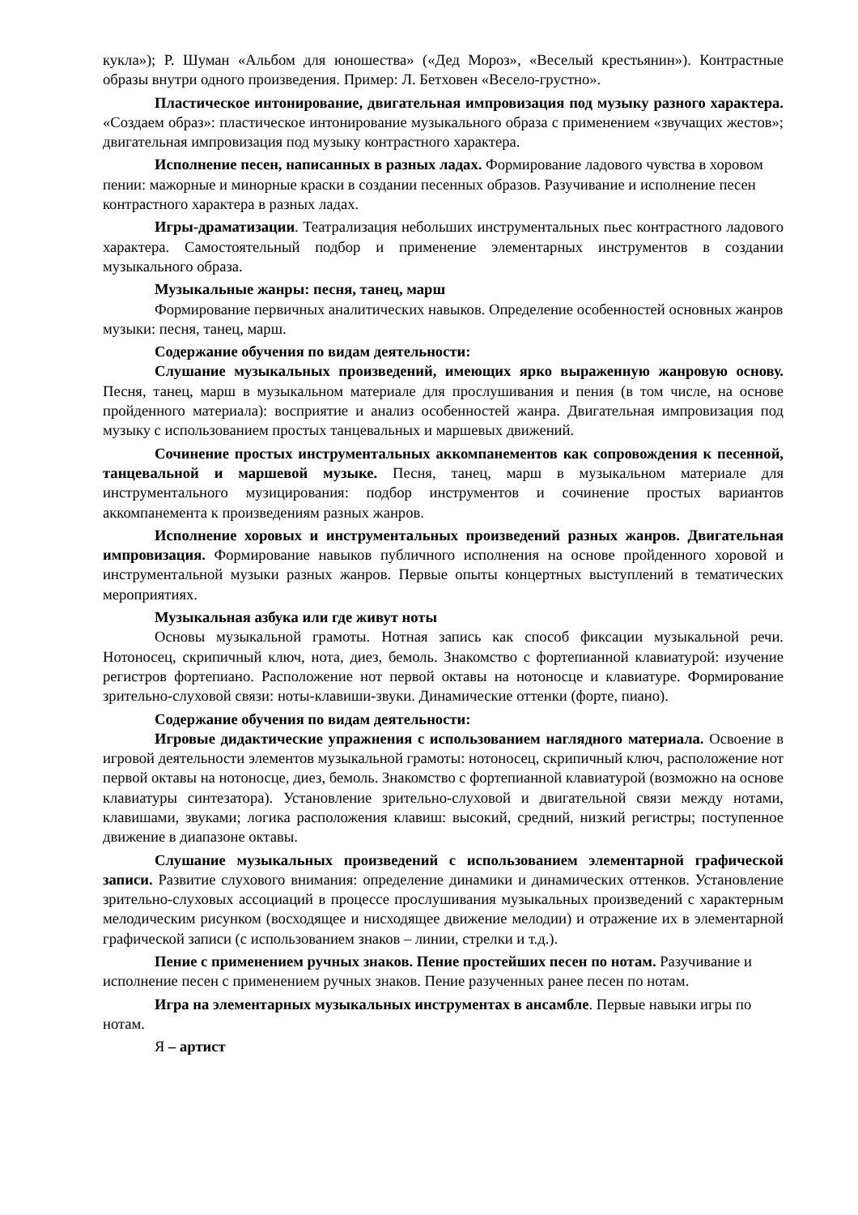кукла»); Р. Шуман «Альбом для юношества» («Дед Мороз», «Веселый крестьянин»). Контрастные образы внутри одного произведения. Пример: Л. Бетховен «Весело-грустно».
Пластическое интонирование, двигательная импровизация под музыку разного характера. «Создаем образ»: пластическое интонирование музыкального образа с применением «звучащих жестов»; двигательная импровизация под музыку контрастного характера.
Исполнение песен, написанных в разных ладах. Формирование ладового чувства в хоровом пении: мажорные и минорные краски в создании песенных образов. Разучивание и исполнение песен контрастного характера в разных ладах.
Игры-драматизации. Театрализация небольших инструментальных пьес контрастного ладового характера. Самостоятельный подбор и применение элементарных инструментов в создании музыкального образа.
Музыкальные жанры: песня, танец, марш
Формирование первичных аналитических навыков. Определение особенностей основных жанров музыки: песня, танец, марш.
Содержание обучения по видам деятельности:
Слушание музыкальных произведений, имеющих ярко выраженную жанровую основу. Песня, танец, марш в музыкальном материале для прослушивания и пения (в том числе, на основе пройденного материала): восприятие и анализ особенностей жанра. Двигательная импровизация под музыку с использованием простых танцевальных и маршевых движений.
Сочинение простых инструментальных аккомпанементов как сопровождения к песенной, танцевальной и маршевой музыке. Песня, танец, марш в музыкальном материале для инструментального музицирования: подбор инструментов и сочинение простых вариантов аккомпанемента к произведениям разных жанров.
Исполнение хоровых и инструментальных произведений разных жанров. Двигательная импровизация. Формирование навыков публичного исполнения на основе пройденного хоровой и инструментальной музыки разных жанров. Первые опыты концертных выступлений в тематических мероприятиях.
Музыкальная азбука или где живут ноты
Основы музыкальной грамоты. Нотная запись как способ фиксации музыкальной речи. Нотоносец, скрипичный ключ, нота, диез, бемоль. Знакомство с фортепианной клавиатурой: изучение регистров фортепиано. Расположение нот первой октавы на нотоносце и клавиатуре. Формирование зрительно-слуховой связи: ноты-клавиши-звуки. Динамические оттенки (форте, пиано).
Содержание обучения по видам деятельности:
Игровые дидактические упражнения с использованием наглядного материала. Освоение в игровой деятельности элементов музыкальной грамоты: нотоносец, скрипичный ключ, расположение нот первой октавы на нотоносце, диез, бемоль. Знакомство с фортепианной клавиатурой (возможно на основе клавиатуры синтезатора). Установление зрительно-слуховой и двигательной связи между нотами, клавишами, звуками; логика расположения клавиш: высокий, средний, низкий регистры; поступенное движение в диапазоне октавы.
Слушание музыкальных произведений с использованием элементарной графической записи. Развитие слухового внимания: определение динамики и динамических оттенков. Установление зрительно-слуховых ассоциаций в процессе прослушивания музыкальных произведений с характерным мелодическим рисунком (восходящее и нисходящее движение мелодии) и отражение их в элементарной графической записи (с использованием знаков – линии, стрелки и т.д.).
Пение с применением ручных знаков. Пение простейших песен по нотам. Разучивание и исполнение песен с применением ручных знаков. Пение разученных ранее песен по нотам.
Игра на элементарных музыкальных инструментах в ансамбле. Первые навыки игры по нотам.
Я – артист